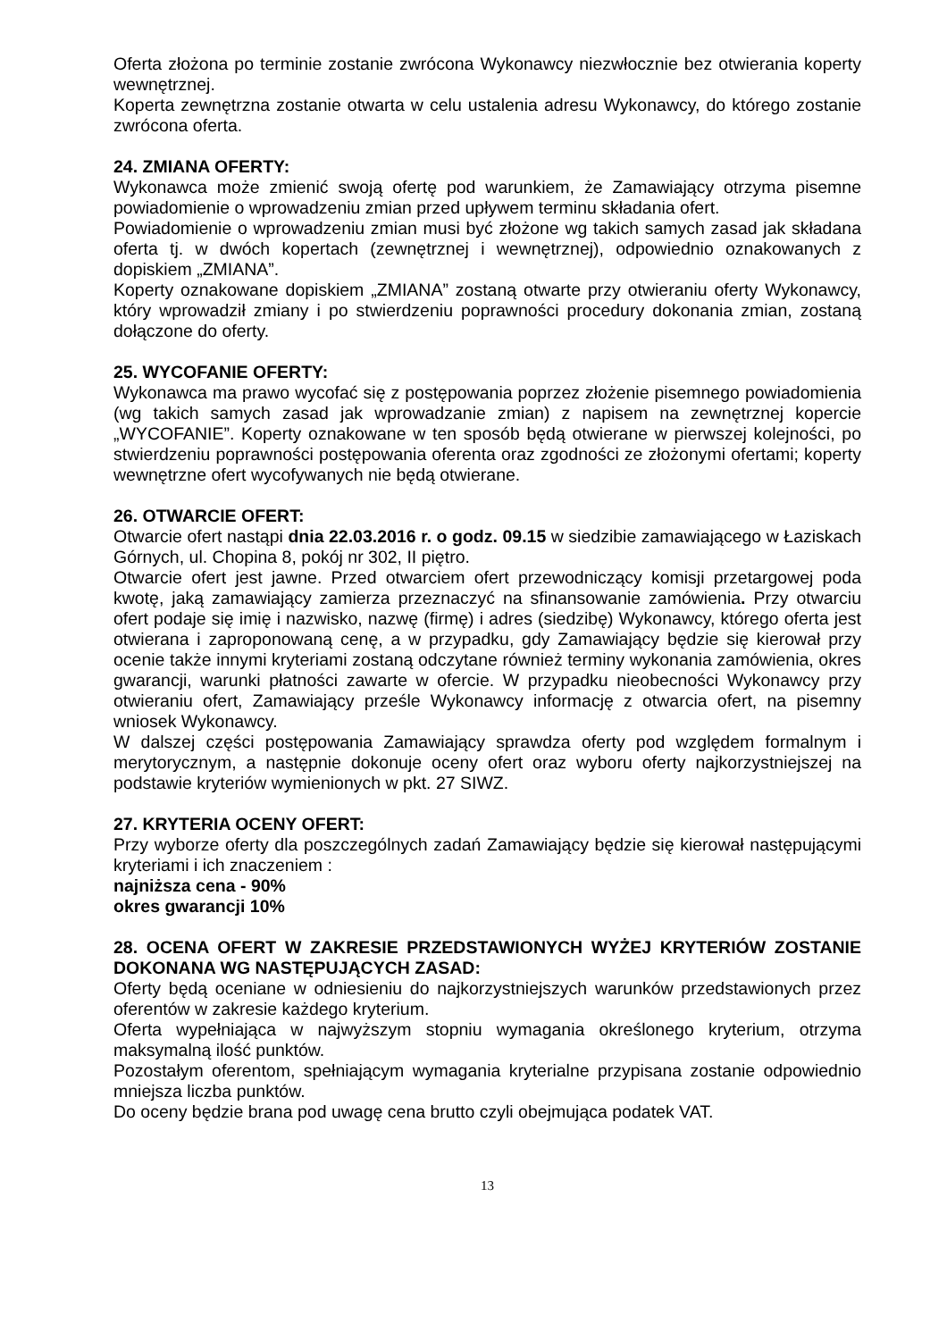Oferta złożona po terminie zostanie zwrócona Wykonawcy niezwłocznie bez otwierania koperty wewnętrznej.
Koperta zewnętrzna zostanie otwarta w celu ustalenia adresu Wykonawcy, do którego zostanie zwrócona oferta.
24. ZMIANA OFERTY:
Wykonawca może zmienić swoją ofertę pod warunkiem, że Zamawiający otrzyma pisemne powiadomienie o wprowadzeniu zmian przed upływem terminu składania ofert.
Powiadomienie o wprowadzeniu zmian musi być złożone wg takich samych zasad jak składana oferta tj. w dwóch kopertach (zewnętrznej i wewnętrznej), odpowiednio oznakowanych z dopiskiem „ZMIANA”.
Koperty oznakowane dopiskiem „ZMIANA” zostaną otwarte przy otwieraniu oferty Wykonawcy, który wprowadził zmiany i po stwierdzeniu poprawności procedury dokonania zmian, zostaną dołączone do oferty.
25. WYCOFANIE OFERTY:
Wykonawca ma prawo wycofać się z postępowania poprzez złożenie pisemnego powiadomienia (wg takich samych zasad jak wprowadzanie zmian) z napisem na zewnętrznej kopercie „WYCOFANIE”. Koperty oznakowane w ten sposób będą otwierane w pierwszej kolejności, po stwierdzeniu poprawności postępowania oferenta oraz zgodności ze złożonymi ofertami; koperty wewnętrzne ofert wycofywanych nie będą otwierane.
26. OTWARCIE OFERT:
Otwarcie ofert nastąpi dnia 22.03.2016 r. o godz. 09.15 w siedzibie zamawiającego w Łaziskach Górnych, ul. Chopina 8, pokój nr 302, II piętro.
Otwarcie ofert jest jawne. Przed otwarciem ofert przewodniczący komisji przetargowej poda kwotę, jaką zamawiający zamierza przeznaczyć na sfinansowanie zamówienia. Przy otwarciu ofert podaje się imię i nazwisko, nazwę (firmę) i adres (siedzibę) Wykonawcy, którego oferta jest otwierana i zaproponowaną cenę, a w przypadku, gdy Zamawiający będzie się kierował przy ocenie także innymi kryteriami zostaną odczytane również terminy wykonania zamówienia, okres gwarancji, warunki płatności zawarte w ofercie. W przypadku nieobecności Wykonawcy przy otwieraniu ofert, Zamawiający prześle Wykonawcy informację z otwarcia ofert, na pisemny wniosek Wykonawcy.
W dalszej części postępowania Zamawiający sprawdza oferty pod względem formalnym i merytorycznym, a następnie dokonuje oceny ofert oraz wyboru oferty najkorzystniejszej na podstawie kryteriów wymienionych w pkt. 27 SIWZ.
27. KRYTERIA OCENY OFERT:
Przy wyborze oferty dla poszczególnych zadań Zamawiający będzie się kierował następującymi kryteriami i ich znaczeniem :
najniższa cena - 90%
okres gwarancji 10%
28. OCENA OFERT W ZAKRESIE PRZEDSTAWIONYCH WYŻEJ KRYTERIÓW ZOSTANIE DOKONANA WG NASTĘPUJĄCYCH ZASAD:
Oferty będą oceniane w odniesieniu do najkorzystniejszych warunków przedstawionych przez oferentów w zakresie każdego kryterium.
Oferta wypełniająca w najwyższym stopniu wymagania określonego kryterium, otrzyma maksymalną ilość punktów.
Pozostałym oferentom, spełniającym wymagania kryterialne przypisana zostanie odpowiednio mniejsza liczba punktów.
Do oceny będzie brana pod uwagę cena brutto czyli obejmująca podatek VAT.
13